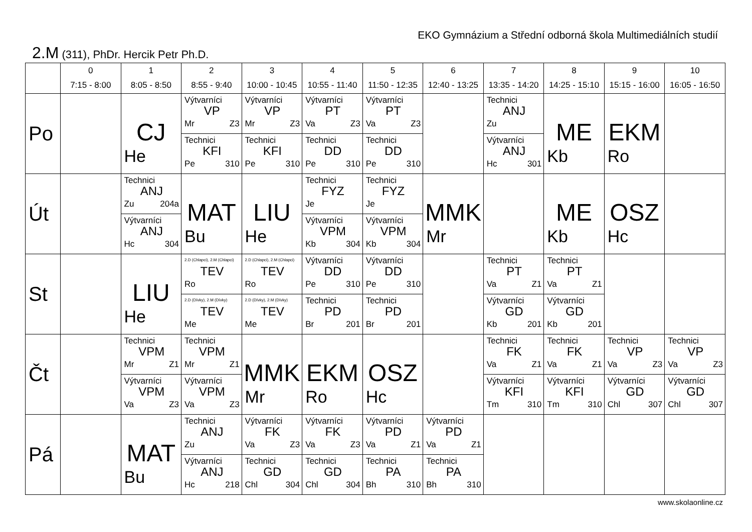EKO Gymnázium a Střední odborná škola Multimediálních studií
2.M (311), PhDr. Hercik Petr Ph.D.
| | 0 7:15 - 8:00 | 1 8:05 - 8:50 | 2 8:55 - 9:40 | 3 10:00 - 10:45 | 4 10:55 - 11:40 | 5 11:50 - 12:35 | 6 12:40 - 13:25 | 7 13:35 - 14:20 | 8 14:25 - 15:10 | 9 15:15 - 16:00 | 10 16:05 - 16:50 |
| --- | --- | --- | --- | --- | --- | --- | --- | --- | --- | --- | --- |
| Po | | CJ He | Výtvarníci VP Mr Z3 Technici KFI Pe 310 | Výtvarníci VP Mr Z3 Technici KFI Pe 310 | Výtvarníci PT Va Z3 Technici DD Pe 310 | Výtvarníci PT Va Z3 Technici DD Pe 310 | | Technici ANJ Zu Výtvarníci ANJ Hc 301 | ME Kb | EKM Ro | |
| Út | | Technici ANJ Zu 204a Výtvarníci ANJ Hc 304 | MAT Bu | LIU He | Technici FYZ Je Výtvarníci VPM Kb 304 | Technici FYZ Je Výtvarníci VPM Kb 304 | MMK Mr | | ME Kb | OSZ Hc | |
| St | | LIU He | 2.D (Chlapci), 2.M (Chlapci) TEV Ro 2.D (Dívky), 2.M (Dívky) TEV Me | 2.D (Chlapci), 2.M (Chlapci) TEV Ro 2.D (Dívky), 2.M (Dívky) TEV Me | Výtvarníci DD Pe 310 Technici PD Br 201 | Výtvarníci DD Pe 310 Technici PD Br 201 | | Technici PT Va Z1 Výtvarníci GD Kb 201 | Technici PT Va Z1 Výtvarníci GD Kb 201 | | |
| Čt | | Technici VPM Mr Z1 Výtvarníci VPM Va Z3 | Technici VPM Mr Z1 Výtvarníci VPM Va Z3 | MMK Mr | EKM Ro | OSZ Hc | | Technici FK Va Z1 Výtvarníci KFI Tm 310 | Technici FK Va Z1 Výtvarníci KFI Tm 310 | Technici VP Va Z3 Výtvarníci GD Chl 307 | Technici VP Va Z3 Výtvarníci GD Chl 307 |
| Pá | | MAT Bu | Technici ANJ Zu Výtvarníci ANJ Hc 218 | Výtvarníci FK Va Z3 Technici GD Chl 304 | Výtvarníci FK Va Z3 Technici GD Chl 304 | Výtvarníci PD Va Z1 Technici PA Bh 310 | Výtvarníci PD Va Z1 Technici PA Bh 310 | | | | |
www.skolaonline.cz